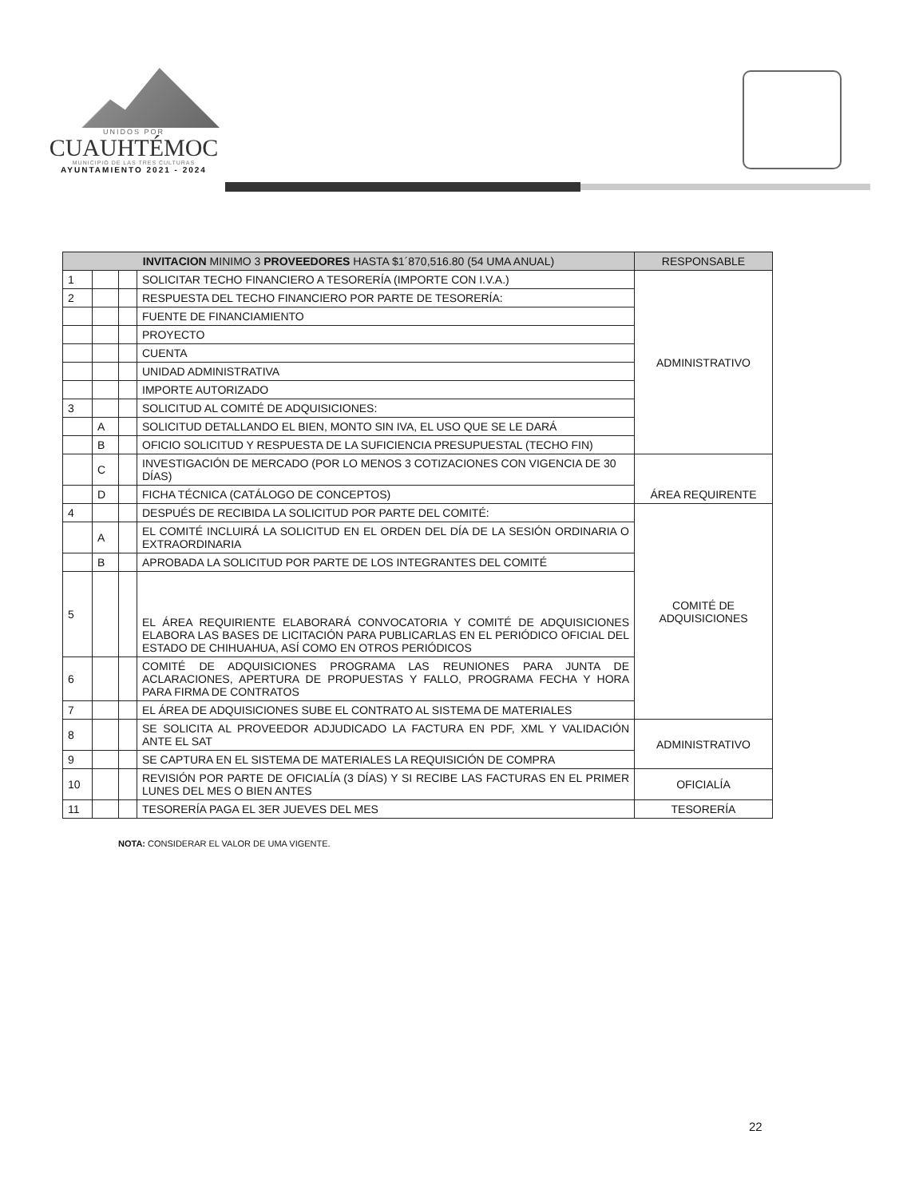UNIDOS POR
CUAUHTÉMOC
MUNICIPIO DE LAS TRES CULTURAS
AYUNTAMIENTO 2021 - 2024
| INVITACION MINIMO 3 PROVEEDORES HASTA $1´870,516.80 (54 UMA ANUAL) | | | | RESPONSABLE |
| --- | --- | --- | --- | --- |
| 1 | | | SOLICITAR TECHO FINANCIERO A TESORERÍA (IMPORTE CON I.V.A.) | ADMINISTRATIVO |
| 2 | | | RESPUESTA DEL TECHO FINANCIERO POR PARTE DE TESORERÍA: | |
| | | | FUENTE DE FINANCIAMIENTO | |
| | | | PROYECTO | |
| | | | CUENTA | |
| | | | UNIDAD ADMINISTRATIVA | |
| | | | IMPORTE AUTORIZADO | |
| 3 | | | SOLICITUD AL COMITÉ DE ADQUISICIONES: | |
| | A | | SOLICITUD DETALLANDO EL BIEN, MONTO SIN IVA, EL USO QUE SE LE DARÁ | |
| | B | | OFICIO SOLICITUD Y RESPUESTA DE LA SUFICIENCIA PRESUPUESTAL (TECHO FIN) | |
| | C | | INVESTIGACIÓN DE MERCADO (POR LO MENOS 3 COTIZACIONES CON VIGENCIA DE 30 DÍAS) | ÁREA REQUIRENTE |
| | D | | FICHA TÉCNICA (CATÁLOGO DE CONCEPTOS) | |
| 4 | | | DESPUÉS DE RECIBIDA LA SOLICITUD POR PARTE DEL COMITÉ: | COMITÉ DE ADQUISICIONES |
| | A | | EL COMITÉ INCLUIRÁ LA SOLICITUD EN EL ORDEN DEL DÍA DE LA SESIÓN ORDINARIA O EXTRAORDINARIA | |
| | B | | APROBADA LA SOLICITUD POR PARTE DE LOS INTEGRANTES DEL COMITÉ | |
| 5 | | | EL ÁREA REQUIRIENTE ELABORARÁ CONVOCATORIA Y COMITÉ DE ADQUISICIONES ELABORA LAS BASES DE LICITACIÓN PARA PUBLICARLAS EN EL PERIÓDICO OFICIAL DEL ESTADO DE CHIHUAHUA, ASÍ COMO EN OTROS PERIÓDICOS | |
| 6 | | | COMITÉ DE ADQUISICIONES PROGRAMA LAS REUNIONES PARA JUNTA DE ACLARACIONES, APERTURA DE PROPUESTAS Y FALLO, PROGRAMA FECHA Y HORA PARA FIRMA DE CONTRATOS | |
| 7 | | | EL ÁREA DE ADQUISICIONES SUBE EL CONTRATO AL SISTEMA DE MATERIALES | |
| 8 | | | SE SOLICITA AL PROVEEDOR ADJUDICADO LA FACTURA EN PDF, XML Y VALIDACIÓN ANTE EL SAT | ADMINISTRATIVO |
| 9 | | | SE CAPTURA EN EL SISTEMA DE MATERIALES LA REQUISICIÓN DE COMPRA | |
| 10 | | | REVISIÓN POR PARTE DE OFICIALÍA (3 DÍAS) Y SI RECIBE LAS FACTURAS EN EL PRIMER LUNES DEL MES O BIEN ANTES | OFICIALÍA |
| 11 | | | TESORERÍA PAGA EL 3ER JUEVES DEL MES | TESORERÍA |
NOTA: CONSIDERAR EL VALOR DE UMA VIGENTE.
22